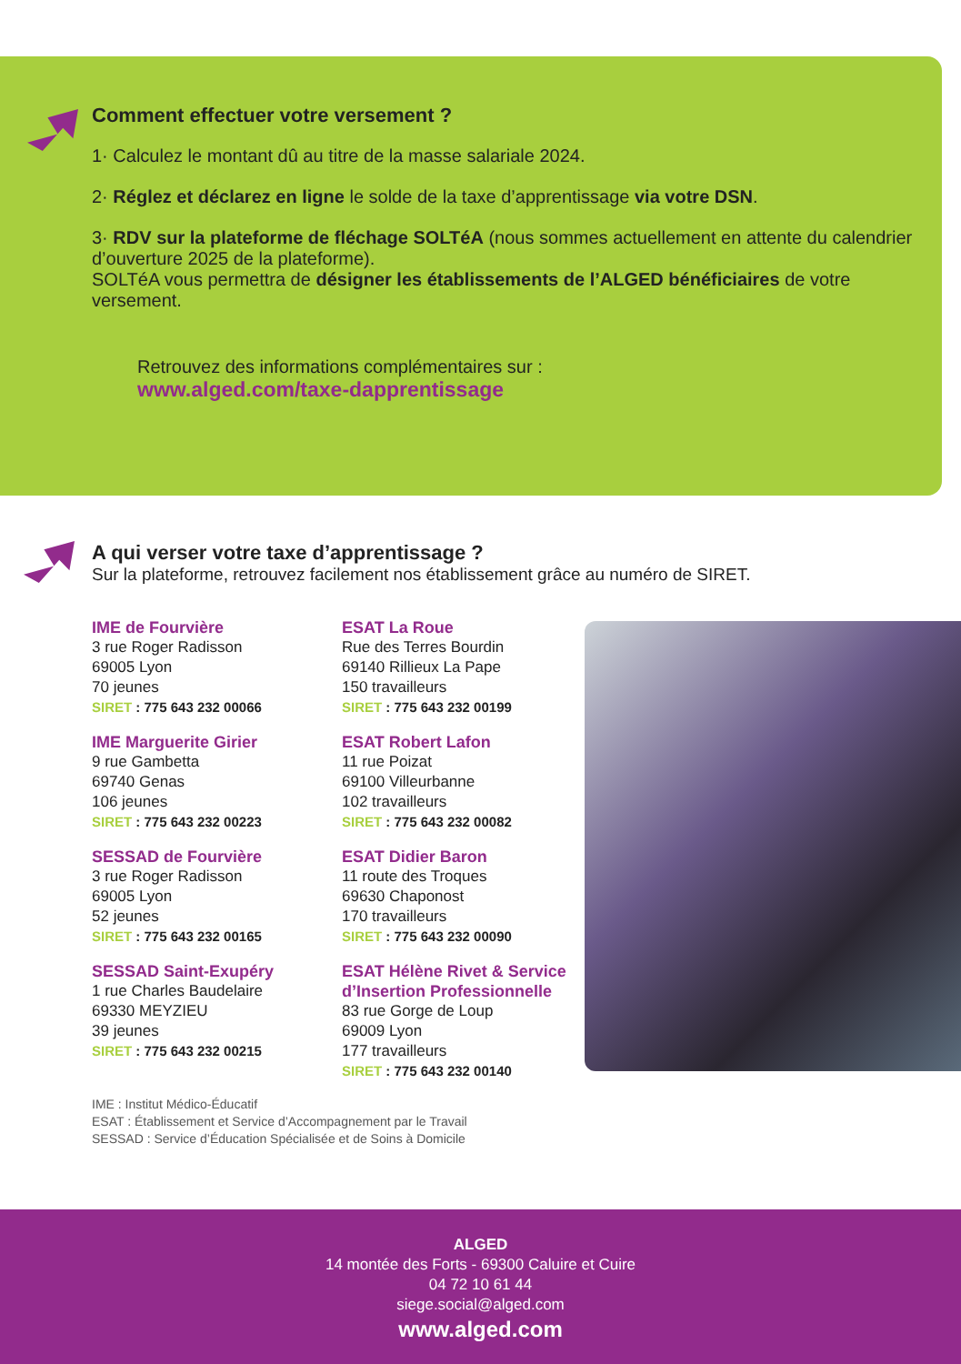Comment effectuer votre versement ?
1· Calculez le montant dû au titre de la masse salariale 2024.
2· Réglez et déclarez en ligne le solde de la taxe d’apprentissage via votre DSN.
3· RDV sur la plateforme de fléchage SOLTéA (nous sommes actuellement en attente du calendrier d’ouverture 2025 de la plateforme).
SOLTéA vous permettra de désigner les établissements de l’ALGED bénéficiaires de votre versement.
Retrouvez des informations complémentaires sur :
www.alged.com/taxe-dapprentissage
A qui verser votre taxe d’apprentissage ?
Sur la plateforme, retrouvez facilement nos établissement grâce au numéro de SIRET.
IME de Fourvière
3 rue Roger Radisson
69005 Lyon
70 jeunes
SIRET : 775 643 232 00066
IME Marguerite Girier
9 rue Gambetta
69740 Genas
106 jeunes
SIRET : 775 643 232 00223
SESSAD de Fourvière
3 rue Roger Radisson
69005 Lyon
52 jeunes
SIRET : 775 643 232 00165
SESSAD Saint-Exupéry
1 rue Charles Baudelaire
69330 MEYZIEU
39 jeunes
SIRET : 775 643 232 00215
ESAT La Roue
Rue des Terres Bourdin
69140 Rillieux La Pape
150 travailleurs
SIRET : 775 643 232 00199
ESAT Robert Lafon
11 rue Poizat
69100 Villeurbanne
102 travailleurs
SIRET : 775 643 232 00082
ESAT Didier Baron
11 route des Troques
69630 Chaponost
170 travailleurs
SIRET : 775 643 232 00090
ESAT Hélène Rivet & Service d’Insertion Professionnelle
83 rue Gorge de Loup
69009 Lyon
177 travailleurs
SIRET : 775 643 232 00140
IME : Institut Médico-Éducatif
ESAT : Établissement et Service d’Accompagnement par le Travail
SESSAD : Service d’Éducation Spécialisée et de Soins à Domicile
ALGED
14 montée des Forts - 69300 Caluire et Cuire
04 72 10 61 44
siege.social@alged.com
www.alged.com